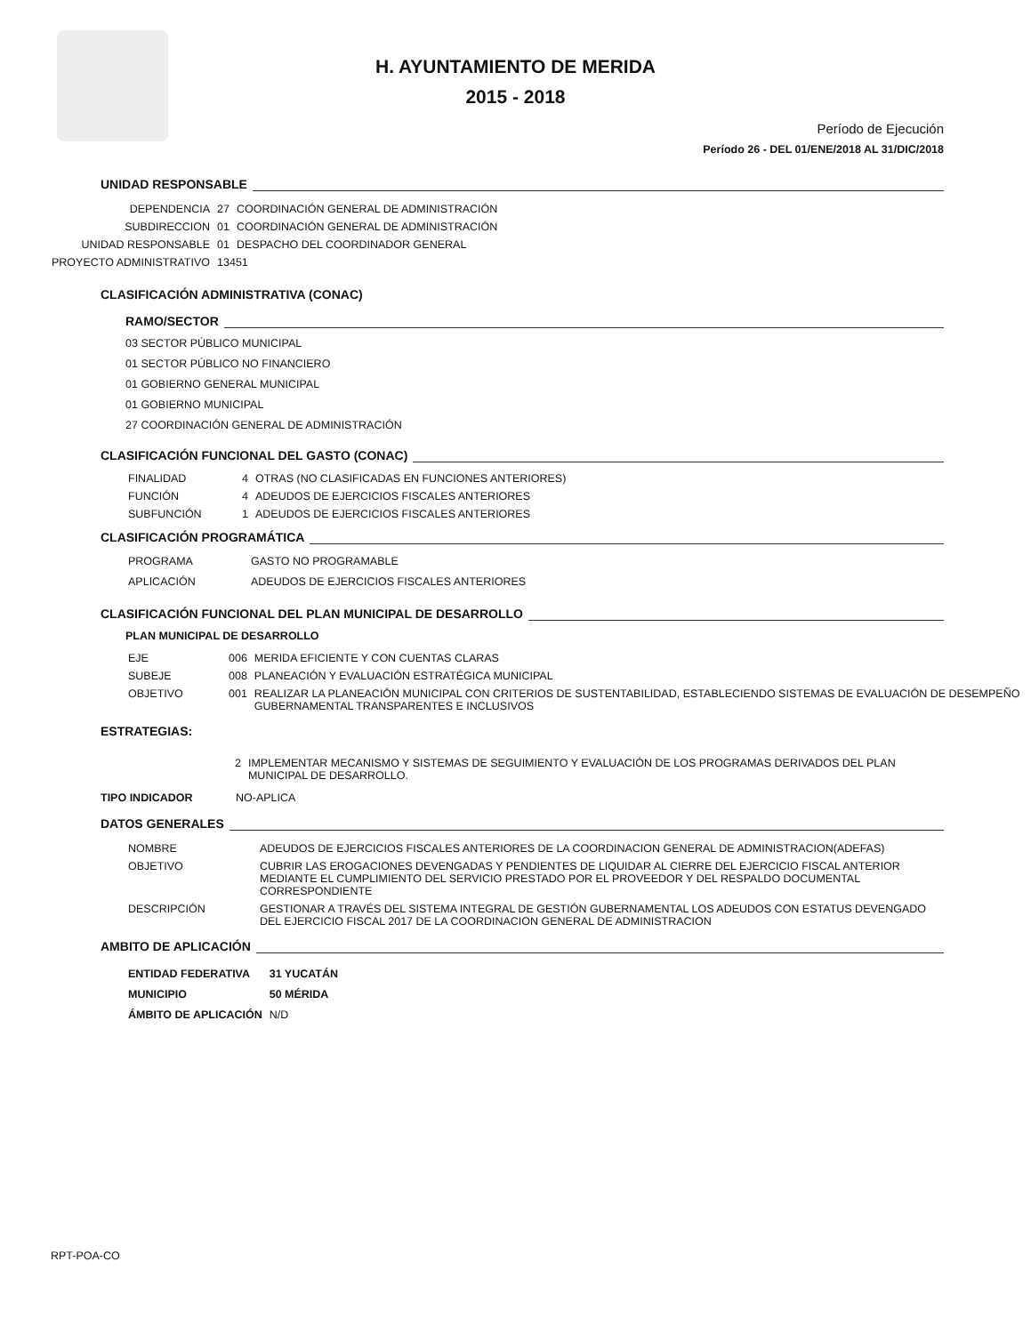H. AYUNTAMIENTO DE MERIDA
2015 - 2018
Período de Ejecución
Período 26 - DEL 01/ENE/2018 AL 31/DIC/2018
UNIDAD RESPONSABLE
| DEPENDENCIA | 27 | COORDINACIÓN GENERAL DE ADMINISTRACIÓN |
| SUBDIRECCION | 01 | COORDINACIÓN GENERAL DE ADMINISTRACIÓN |
| UNIDAD RESPONSABLE | 01 | DESPACHO DEL COORDINADOR GENERAL |
| PROYECTO ADMINISTRATIVO | 13451 | |
CLASIFICACIÓN ADMINISTRATIVA (CONAC)
RAMO/SECTOR
03 SECTOR PÚBLICO MUNICIPAL
01 SECTOR PÚBLICO NO FINANCIERO
01 GOBIERNO GENERAL MUNICIPAL
01 GOBIERNO MUNICIPAL
27 COORDINACIÓN GENERAL DE ADMINISTRACIÓN
CLASIFICACIÓN FUNCIONAL DEL GASTO (CONAC)
| FINALIDAD | 4 | OTRAS (NO CLASIFICADAS EN FUNCIONES ANTERIORES) |
| FUNCIÓN | 4 | ADEUDOS DE EJERCICIOS FISCALES ANTERIORES |
| SUBFUNCIÓN | 1 | ADEUDOS DE EJERCICIOS FISCALES ANTERIORES |
CLASIFICACIÓN PROGRAMÁTICA
| PROGRAMA | GASTO NO PROGRAMABLE |
| APLICACIÓN | ADEUDOS DE EJERCICIOS FISCALES ANTERIORES |
CLASIFICACIÓN FUNCIONAL DEL PLAN MUNICIPAL DE DESARROLLO
PLAN MUNICIPAL DE DESARROLLO
| EJE | 006 | MERIDA EFICIENTE Y CON CUENTAS CLARAS |
| SUBEJE | 008 | PLANEACIÓN Y EVALUACIÓN ESTRATÉGICA MUNICIPAL |
| OBJETIVO | 001 | REALIZAR LA PLANEACIÓN MUNICIPAL CON CRITERIOS DE SUSTENTABILIDAD, ESTABLECIENDO SISTEMAS DE EVALUACIÓN DE DESEMPEÑO GUBERNAMENTAL TRANSPARENTES E INCLUSIVOS |
ESTRATEGIAS:
| 2 | IMPLEMENTAR MECANISMO Y SISTEMAS DE SEGUIMIENTO Y EVALUACIÓN DE LOS PROGRAMAS DERIVADOS DEL PLAN MUNICIPAL DE DESARROLLO. |
TIPO INDICADOR NO-APLICA
DATOS GENERALES
| NOMBRE | ADEUDOS DE EJERCICIOS FISCALES ANTERIORES DE LA COORDINACION GENERAL DE ADMINISTRACION(ADEFAS) |
| OBJETIVO | CUBRIR LAS EROGACIONES DEVENGADAS Y PENDIENTES DE LIQUIDAR AL CIERRE DEL EJERCICIO FISCAL ANTERIOR MEDIANTE EL CUMPLIMIENTO DEL SERVICIO PRESTADO POR EL PROVEEDOR Y DEL RESPALDO DOCUMENTAL CORRESPONDIENTE |
| DESCRIPCIÓN | GESTIONAR A TRAVÉS DEL SISTEMA INTEGRAL DE GESTIÓN GUBERNAMENTAL LOS ADEUDOS CON ESTATUS DEVENGADO DEL EJERCICIO FISCAL 2017 DE LA COORDINACION GENERAL DE ADMINISTRACION |
AMBITO DE APLICACIÓN
| ENTIDAD FEDERATIVA | 31 YUCATÁN |
| MUNICIPIO | 50 MÉRIDA |
| ÁMBITO DE APLICACIÓN | N/D |
RPT-POA-CO